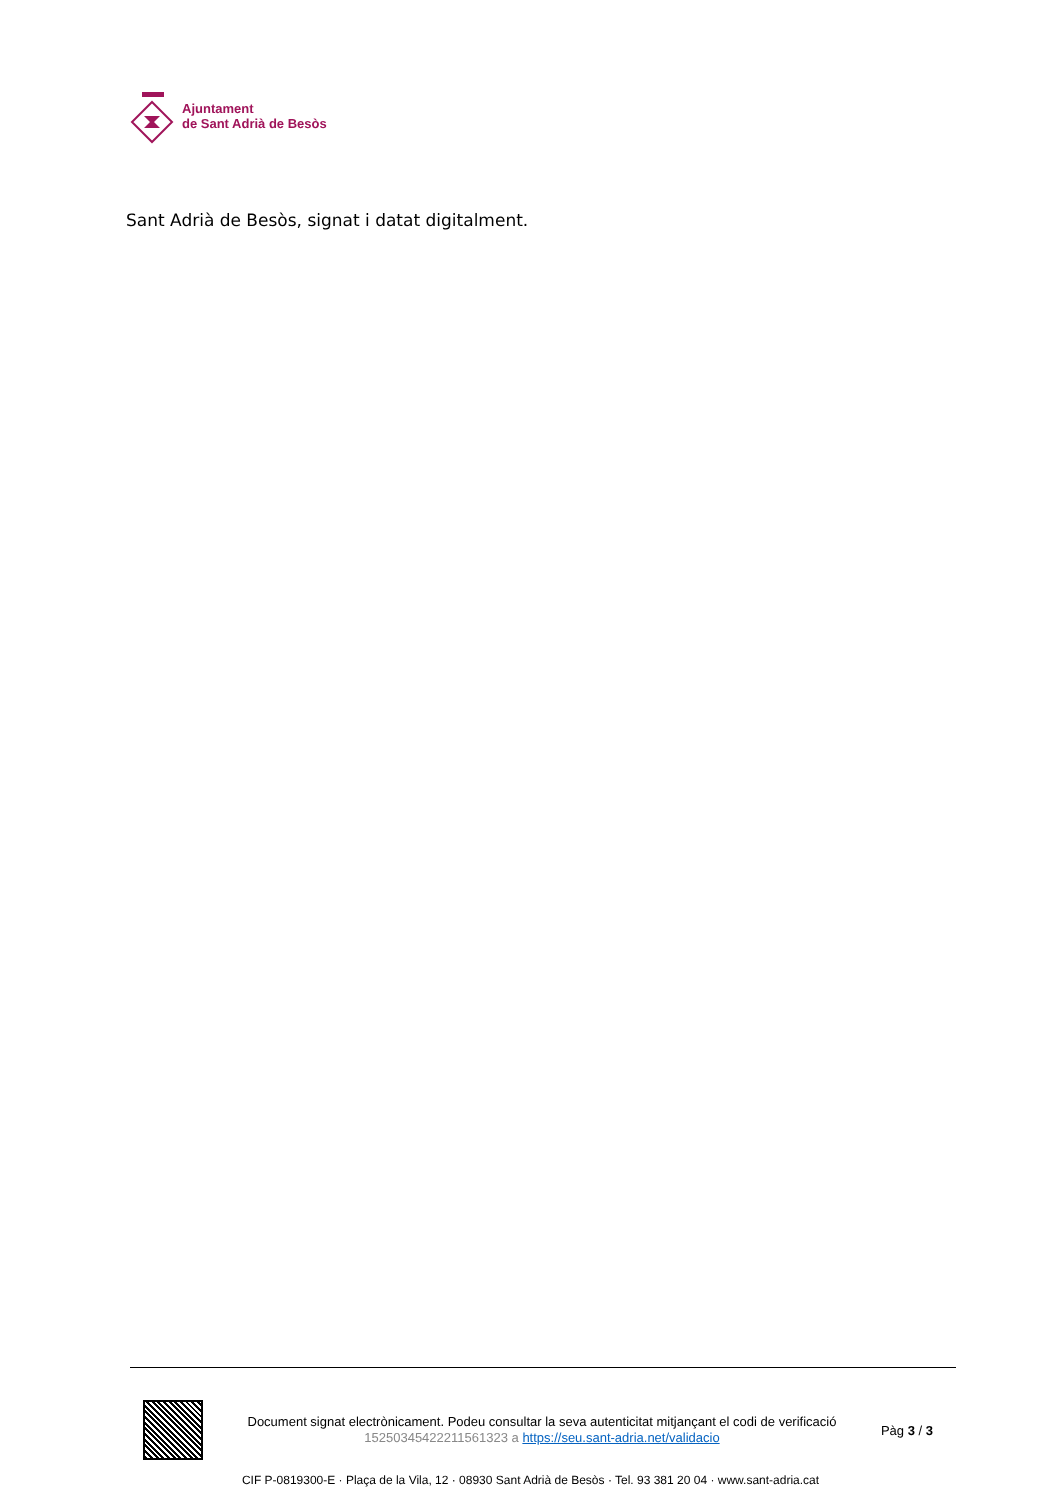Ajuntament
de Sant Adrià de Besòs
Sant Adrià de Besòs, signat i datat digitalment.
Document signat electrònicament. Podeu consultar la seva autenticitat mitjançant el codi de verificació 15250345422211561323 a https://seu.sant-adria.net/validacio
Pàg 3 / 3
CIF P-0819300-E · Plaça de la Vila, 12 · 08930 Sant Adrià de Besòs · Tel. 93 381 20 04 · www.sant-adria.cat